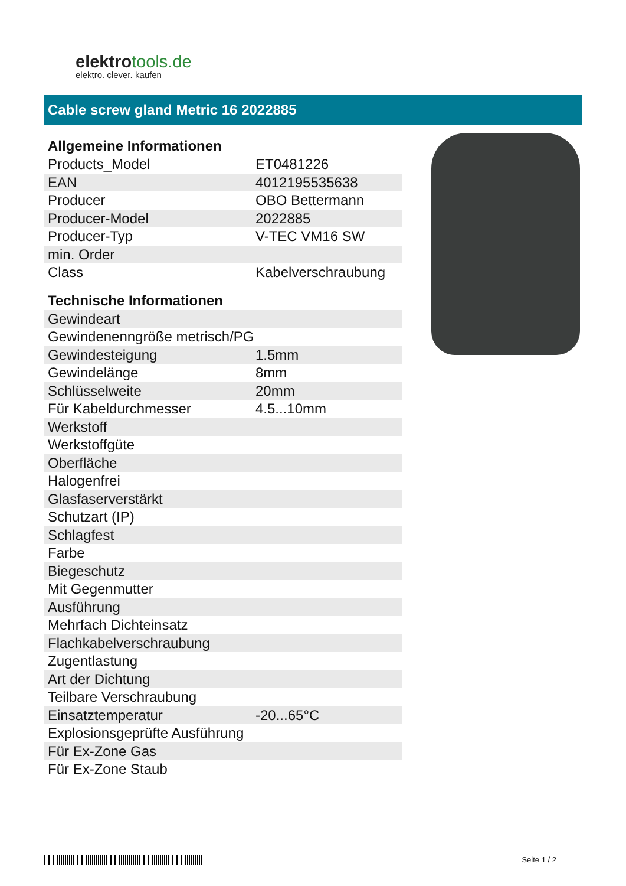elektrotools.de
elektro. clever. kaufen
Cable screw gland Metric 16 2022885
| Allgemeine Informationen | |
| --- | --- |
| Products_Model | ET0481226 |
| EAN | 4012195535638 |
| Producer | OBO Bettermann |
| Producer-Model | 2022885 |
| Producer-Typ | V-TEC VM16 SW |
| min. Order | |
| Class | Kabelverschraubung |
| Technische Informationen | |
| Gewindeart | |
| Gewindenenngröße metrisch/PG | |
| Gewindesteigung | 1.5mm |
| Gewindelänge | 8mm |
| Schlüsselweite | 20mm |
| Für Kabeldurchmesser | 4.5...10mm |
| Werkstoff | |
| Werkstoffgüte | |
| Oberfläche | |
| Halogenfrei | |
| Glasfaserverstärkt | |
| Schutzart (IP) | |
| Schlagfest | |
| Farbe | |
| Biegeschutz | |
| Mit Gegenmutter | |
| Ausführung | |
| Mehrfach Dichteinsatz | |
| Flachkabelverschraubung | |
| Zugentlastung | |
| Art der Dichtung | |
| Teilbare Verschraubung | |
| Einsatztemperatur | -20...65°C |
| Explosionsgeprüfte Ausführung | |
| Für Ex-Zone Gas | |
| Für Ex-Zone Staub | |
Seite 1 / 2